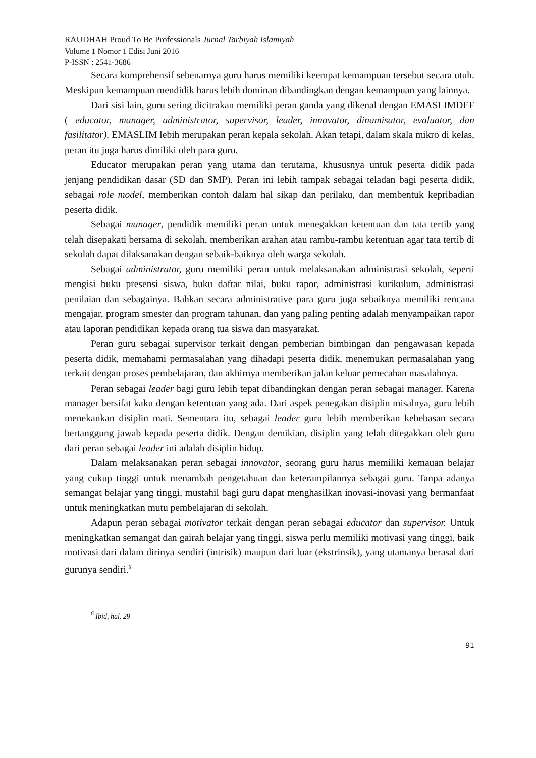RAUDHAH Proud To Be Professionals Jurnal Tarbiyah Islamiyah
Volume 1 Nomor 1 Edisi Juni 2016
P-ISSN : 2541-3686
Secara komprehensif sebenarnya guru harus memiliki keempat kemampuan tersebut secara utuh. Meskipun kemampuan mendidik harus lebih dominan dibandingkan dengan kemampuan yang lainnya.
Dari sisi lain, guru sering dicitrakan memiliki peran ganda yang dikenal dengan EMASLIMDEF ( educator, manager, administrator, supervisor, leader, innovator, dinamisator, evaluator, dan fasilitator). EMASLIM lebih merupakan peran kepala sekolah. Akan tetapi, dalam skala mikro di kelas, peran itu juga harus dimiliki oleh para guru.
Educator merupakan peran yang utama dan terutama, khususnya untuk peserta didik pada jenjang pendidikan dasar (SD dan SMP). Peran ini lebih tampak sebagai teladan bagi peserta didik, sebagai role model, memberikan contoh dalam hal sikap dan perilaku, dan membentuk kepribadian peserta didik.
Sebagai manager, pendidik memiliki peran untuk menegakkan ketentuan dan tata tertib yang telah disepakati bersama di sekolah, memberikan arahan atau rambu-rambu ketentuan agar tata tertib di sekolah dapat dilaksanakan dengan sebaik-baiknya oleh warga sekolah.
Sebagai administrator, guru memiliki peran untuk melaksanakan administrasi sekolah, seperti mengisi buku presensi siswa, buku daftar nilai, buku rapor, administrasi kurikulum, administrasi penilaian dan sebagainya. Bahkan secara administrative para guru juga sebaiknya memiliki rencana mengajar, program smester dan program tahunan, dan yang paling penting adalah menyampaikan rapor atau laporan pendidikan kepada orang tua siswa dan masyarakat.
Peran guru sebagai supervisor terkait dengan pemberian bimbingan dan pengawasan kepada peserta didik, memahami permasalahan yang dihadapi peserta didik, menemukan permasalahan yang terkait dengan proses pembelajaran, dan akhirnya memberikan jalan keluar pemecahan masalahnya.
Peran sebagai leader bagi guru lebih tepat dibandingkan dengan peran sebagai manager. Karena manager bersifat kaku dengan ketentuan yang ada. Dari aspek penegakan disiplin misalnya, guru lebih menekankan disiplin mati. Sementara itu, sebagai leader guru lebih memberikan kebebasan secara bertanggung jawab kepada peserta didik. Dengan demikian, disiplin yang telah ditegakkan oleh guru dari peran sebagai leader ini adalah disiplin hidup.
Dalam melaksanakan peran sebagai innovator, seorang guru harus memiliki kemauan belajar yang cukup tinggi untuk menambah pengetahuan dan keterampilannya sebagai guru. Tanpa adanya semangat belajar yang tinggi, mustahil bagi guru dapat menghasilkan inovasi-inovasi yang bermanfaat untuk meningkatkan mutu pembelajaran di sekolah.
Adapun peran sebagai motivator terkait dengan peran sebagai educator dan supervisor. Untuk meningkatkan semangat dan gairah belajar yang tinggi, siswa perlu memiliki motivasi yang tinggi, baik motivasi dari dalam dirinya sendiri (intrisik) maupun dari luar (ekstrinsik), yang utamanya berasal dari gurunya sendiri.<sup>6</sup>
<sup>6</sup> Ibid, hal. 29
91